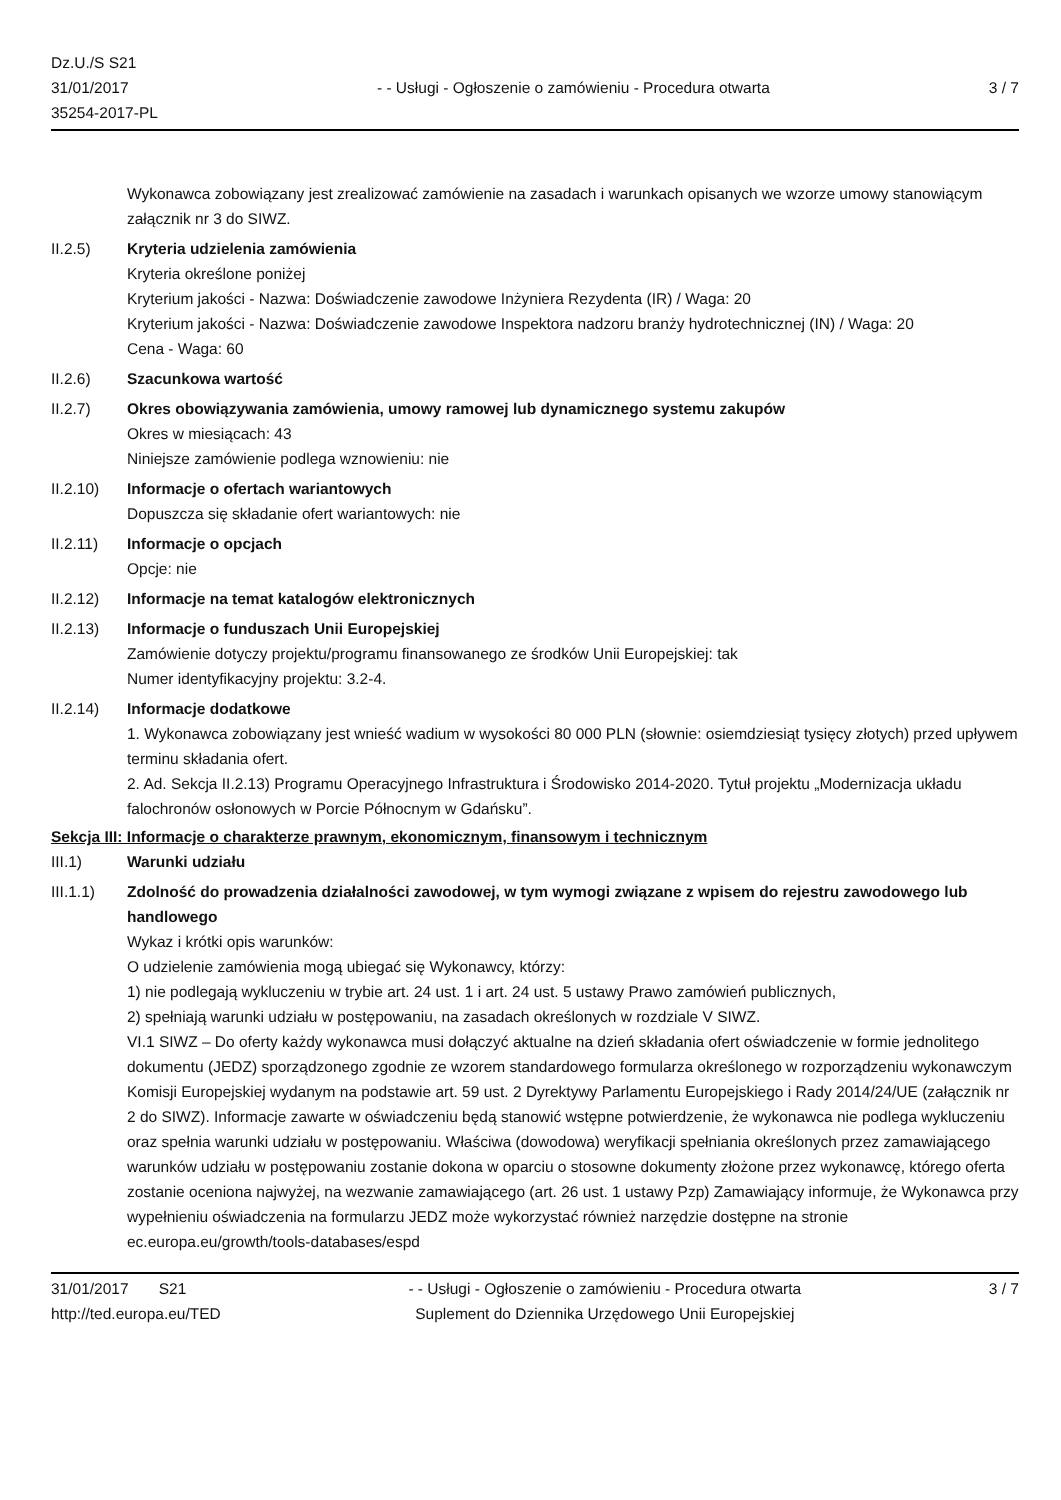Dz.U./S S21
31/01/2017
35254-2017-PL
- - Usługi - Ogłoszenie o zamówieniu - Procedura otwarta
3 / 7
Wykonawca zobowiązany jest zrealizować zamówienie na zasadach i warunkach opisanych we wzorze umowy stanowiącym załącznik nr 3 do SIWZ.
II.2.5) Kryteria udzielenia zamówienia
Kryteria określone poniżej
Kryterium jakości - Nazwa: Doświadczenie zawodowe Inżyniera Rezydenta (IR) / Waga: 20
Kryterium jakości - Nazwa: Doświadczenie zawodowe Inspektora nadzoru branży hydrotechnicznej (IN) / Waga: 20
Cena - Waga: 60
II.2.6) Szacunkowa wartość
II.2.7) Okres obowiązywania zamówienia, umowy ramowej lub dynamicznego systemu zakupów
Okres w miesiącach: 43
Niniejsze zamówienie podlega wznowieniu: nie
II.2.10) Informacje o ofertach wariantowych
Dopuszcza się składanie ofert wariantowych: nie
II.2.11) Informacje o opcjach
Opcje: nie
II.2.12) Informacje na temat katalogów elektronicznych
II.2.13) Informacje o funduszach Unii Europejskiej
Zamówienie dotyczy projektu/programu finansowanego ze środków Unii Europejskiej: tak
Numer identyfikacyjny projektu: 3.2-4.
II.2.14) Informacje dodatkowe
1. Wykonawca zobowiązany jest wnieść wadium w wysokości 80 000 PLN (słownie: osiemdziesiąt tysięcy złotych) przed upływem terminu składania ofert.
2. Ad. Sekcja II.2.13) Programu Operacyjnego Infrastruktura i Środowisko 2014-2020. Tytuł projektu „Modernizacja układu falochronów osłonowych w Porcie Północnym w Gdańsku”.
Sekcja III: Informacje o charakterze prawnym, ekonomicznym, finansowym i technicznym
III.1) Warunki udziału
III.1.1) Zdolność do prowadzenia działalności zawodowej, w tym wymogi związane z wpisem do rejestru zawodowego lub handlowego
Wykaz i krótki opis warunków:
O udzielenie zamówienia mogą ubiegać się Wykonawcy, którzy:
1) nie podlegają wykluczeniu w trybie art. 24 ust. 1 i art. 24 ust. 5 ustawy Prawo zamówień publicznych,
2) spełniają warunki udziału w postępowaniu, na zasadach określonych w rozdziale V SIWZ.
VI.1 SIWZ – Do oferty każdy wykonawca musi dołączyć aktualne na dzień składania ofert oświadczenie w formie jednolitego dokumentu (JEDZ) sporządzonego zgodnie ze wzorem standardowego formularza określonego w rozporządzeniu wykonawczym Komisji Europejskiej wydanym na podstawie art. 59 ust. 2 Dyrektywy Parlamentu Europejskiego i Rady 2014/24/UE (załącznik nr 2 do SIWZ). Informacje zawarte w oświadczeniu będą stanowić wstępne potwierdzenie, że wykonawca nie podlega wykluczeniu oraz spełnia warunki udziału w postępowaniu. Właściwa (dowodowa) weryfikacji spełniania określonych przez zamawiającego warunków udziału w postępowaniu zostanie dokona w oparciu o stosowne dokumenty złożone przez wykonawcę, którego oferta zostanie oceniona najwyżej, na wezwanie zamawiającego (art. 26 ust. 1 ustawy Pzp) Zamawiający informuje, że Wykonawca przy wypełnieniu oświadczenia na formularzu JEDZ może wykorzystać również narzędzie dostępne na stronie ec.europa.eu/growth/tools-databases/espd
31/01/2017 S21
http://ted.europa.eu/TED
- - Usługi - Ogłoszenie o zamówieniu - Procedura otwarta
Suplement do Dziennika Urzędowego Unii Europejskiej
3 / 7